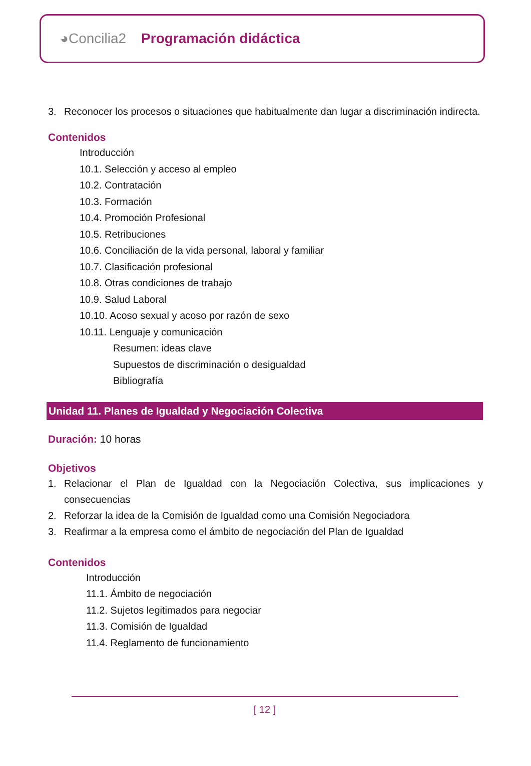◕Concilia2 Programación didáctica
3. Reconocer los procesos o situaciones que habitualmente dan lugar a discriminación indirecta.
Contenidos
Introducción
10.1. Selección y acceso al empleo
10.2. Contratación
10.3. Formación
10.4. Promoción Profesional
10.5. Retribuciones
10.6. Conciliación de la vida personal, laboral y familiar
10.7. Clasificación profesional
10.8. Otras condiciones de trabajo
10.9. Salud Laboral
10.10. Acoso sexual y acoso por razón de sexo
10.11. Lenguaje y comunicación
Resumen: ideas clave
Supuestos de discriminación o desigualdad
Bibliografía
Unidad 11. Planes de Igualdad y Negociación Colectiva
Duración: 10 horas
Objetivos
1. Relacionar el Plan de Igualdad con la Negociación Colectiva, sus implicaciones y consecuencias
2. Reforzar la idea de la Comisión de Igualdad como una Comisión Negociadora
3. Reafirmar a la empresa como el ámbito de negociación del Plan de Igualdad
Contenidos
Introducción
11.1. Ámbito de negociación
11.2. Sujetos legitimados para negociar
11.3. Comisión de Igualdad
11.4. Reglamento de funcionamiento
[ 12 ]